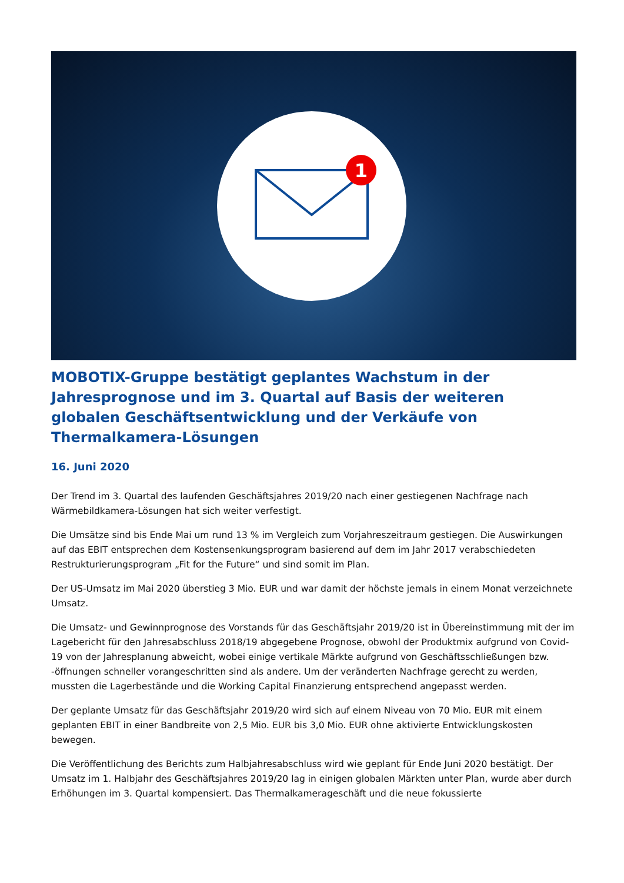1
MOBOTIX-Gruppe bestätigt geplantes Wachstum in der Jahresprognose und im 3. Quartal auf Basis der weiteren globalen Geschäftsentwicklung und der Verkäufe von Thermalkamera-Lösungen
16. Juni 2020
Der Trend im 3. Quartal des laufenden Geschäftsjahres 2019/20 nach einer gestiegenen Nachfrage nach Wärmebildkamera-Lösungen hat sich weiter verfestigt.
Die Umsätze sind bis Ende Mai um rund 13 % im Vergleich zum Vorjahreszeitraum gestiegen. Die Auswirkungen auf das EBIT entsprechen dem Kostensenkungsprogram basierend auf dem im Jahr 2017 verabschiedeten Restrukturierungsprogram „Fit for the Future“ und sind somit im Plan.
Der US-Umsatz im Mai 2020 überstieg 3 Mio. EUR und war damit der höchste jemals in einem Monat verzeichnete Umsatz.
Die Umsatz- und Gewinnprognose des Vorstands für das Geschäftsjahr 2019/20 ist in Übereinstimmung mit der im Lagebericht für den Jahresabschluss 2018/19 abgegebene Prognose, obwohl der Produktmix aufgrund von Covid-19 von der Jahresplanung abweicht, wobei einige vertikale Märkte aufgrund von Geschäftsschließungen bzw. -öffnungen schneller vorangeschritten sind als andere. Um der veränderten Nachfrage gerecht zu werden, mussten die Lagerbestände und die Working Capital Finanzierung entsprechend angepasst werden.
Der geplante Umsatz für das Geschäftsjahr 2019/20 wird sich auf einem Niveau von 70 Mio. EUR mit einem geplanten EBIT in einer Bandbreite von 2,5 Mio. EUR bis 3,0 Mio. EUR ohne aktivierte Entwicklungskosten bewegen.
Die Veröffentlichung des Berichts zum Halbjahresabschluss wird wie geplant für Ende Juni 2020 bestätigt. Der Umsatz im 1. Halbjahr des Geschäftsjahres 2019/20 lag in einigen globalen Märkten unter Plan, wurde aber durch Erhöhungen im 3. Quartal kompensiert. Das Thermalkamerageschäft und die neue fokussierte